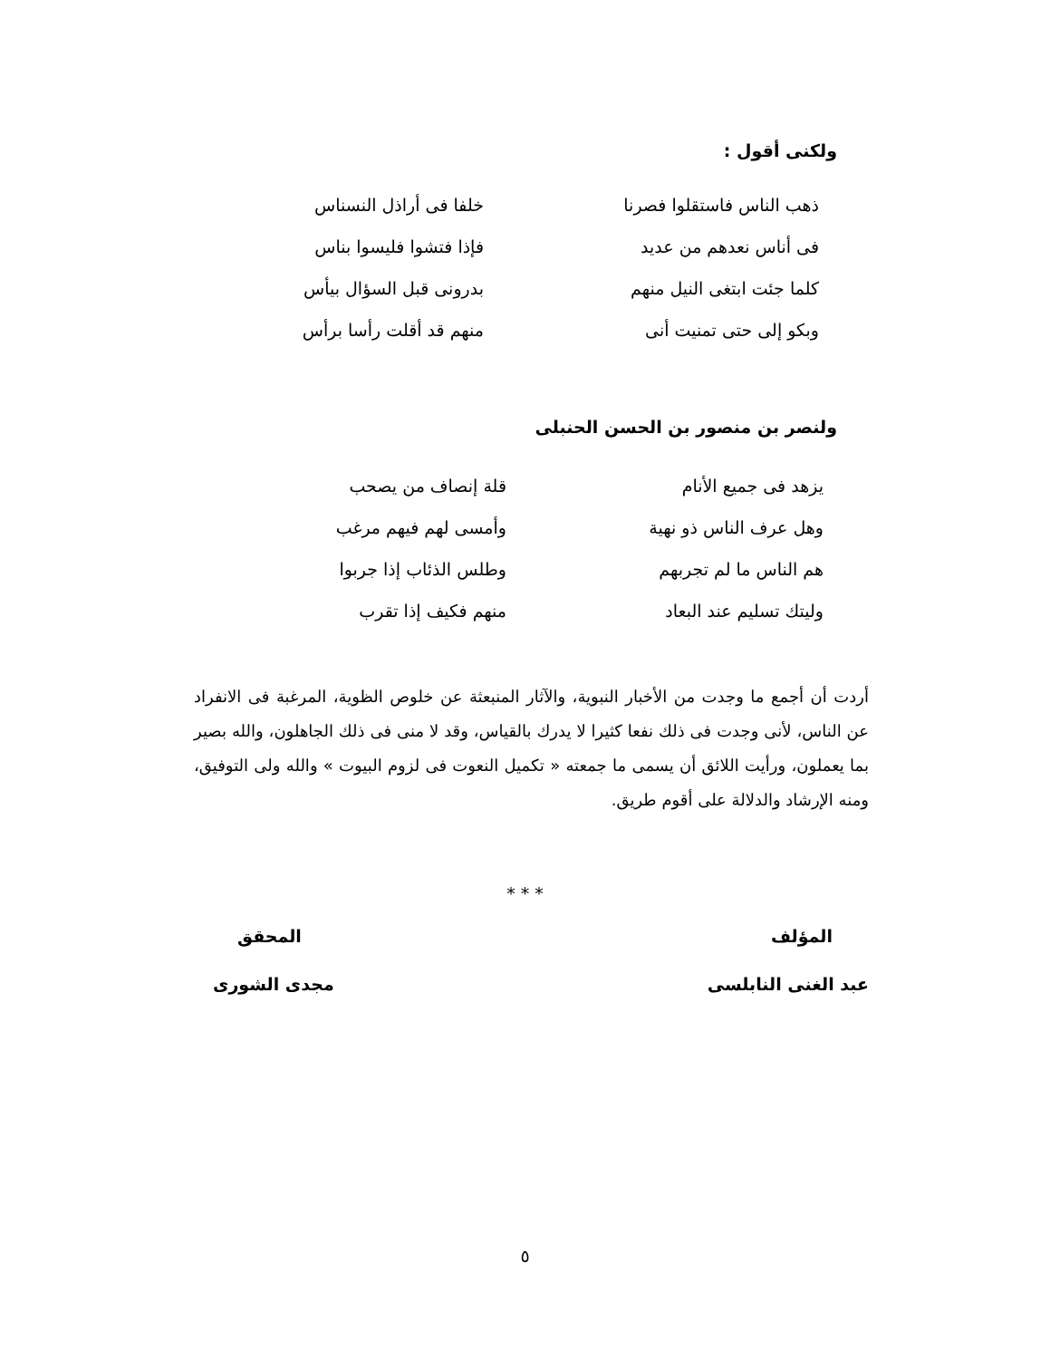ولكنى أقول :
ذهب الناس فاستقلوا فصرنا خلفا فى أراذل النسناس
فى أناس نعدهم من عديد فإذا فتشوا فليسوا بناس
كلما جئت ابتغى النيل منهم بدرونى قبل السؤال بيأس
وبكو إلى حتى تمنيت أنى منهم قد أقلت رأسا برأس
ولنصر بن منصور بن الحسن الحنبلى
يزهد فى جميع الأنام قلة إنصاف من يصحب
وهل عرف الناس ذو نهية وأمسى لهم فيهم مرغب
هم الناس ما لم تجربهم وطلس الذئاب إذا جربوا
وليتك تسليم عند البعاد منهم فكيف إذا تقرب
أردت أن أجمع ما وجدت من الأخبار النبوية، والآثار المنبعثة عن خلوص الظوية، المرغبة فى الانفراد عن الناس، لأنى وجدت فى ذلك نفعا كثيرا لا يدرك بالقياس، وقد لا منى فى ذلك الجاهلون، والله بصير بما يعملون، ورأيت اللائق أن يسمى ما جمعته « تكميل النعوت فى لزوم البيوت » والله ولى التوفيق، ومنه الإرشاد والدلالة على أقوم طريق.
* * *
المؤلف المحقق
عبد الغنى النابلسى مجدى الشورى
٥